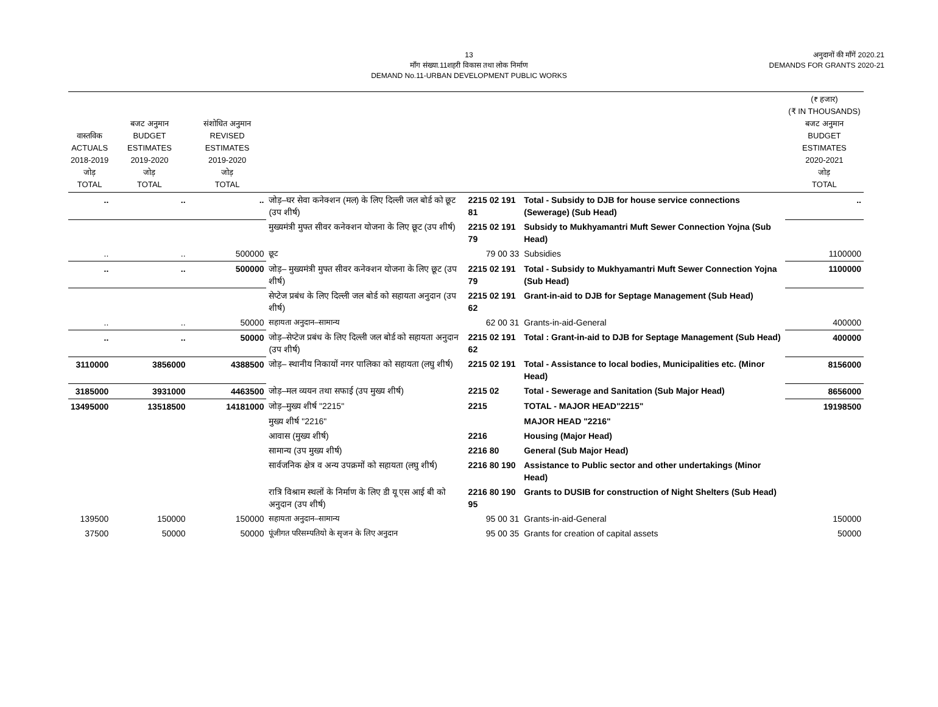13
माँग संख्या.11शहरी विकास तथा लोक निर्माण
DEMAND No.11-URBAN DEVELOPMENT PUBLIC WORKS
अनुदानों की माँगें 2020.21
DEMANDS FOR GRANTS 2020-21
| वास्तविक ACTUALS 2018-2019 जोड़ TOTAL | बजट अनुमान BUDGET ESTIMATES 2019-2020 जोड़ TOTAL | संशोधित अनुमान REVISED ESTIMATES 2019-2020 जोड़ TOTAL | | | | (₹ हजार) (₹ IN THOUSANDS) बजट अनुमान BUDGET ESTIMATES 2020-2021 जोड़ TOTAL |
| --- | --- | --- | --- | --- | --- | --- |
| .. | .. | .. | जोड़–घर सेवा कनेक्शन (मल) के लिए दिल्ली जल बोर्ड को छूट (उप शीर्ष) | 2215 02 191 81 | Total - Subsidy to DJB for house service connections (Sewerage) (Sub Head) | .. |
| | | | मुख्यमंत्री मुफ्त सीवर कनेक्शन योजना के लिए छूट (उप शीर्ष) | 2215 02 191 79 | Subsidy to Mukhyamantri Muft Sewer Connection Yojna (Sub Head) | |
| .. | .. | 500000 | छूट | 79 00 33 | Subsidies | 1100000 |
| .. | .. | 500000 | जोड़– मुख्यमंत्री मुफ्त सीवर कनेक्शन योजना के लिए छूट (उप शीर्ष) | 2215 02 191 79 | Total - Subsidy to Mukhyamantri Muft Sewer Connection Yojna (Sub Head) | 1100000 |
| | | | सेप्टेज प्रबंध के लिए दिल्ली जल बोर्ड को सहायता अनुदान (उप शीर्ष) | 2215 02 191 62 | Grant-in-aid to DJB for Septage Management (Sub Head) | |
| .. | .. | 50000 | सहायता अनुदान–सामान्य | 62 00 31 | Grants-in-aid-General | 400000 |
| .. | .. | 50000 | जोड़–सेप्टेज प्रबंध के लिए दिल्ली जल बोर्ड को सहायता अनुदान (उप शीर्ष) | 2215 02 191 62 | Total : Grant-in-aid to DJB for Septage Management (Sub Head) | 400000 |
| 3110000 | 3856000 | 4388500 | जोड़– स्थानीय निकायों नगर पालिका को सहायता (लघु शीर्ष) | 2215 02 191 | Total - Assistance to local bodies, Municipalities etc. (Minor Head) | 8156000 |
| 3185000 | 3931000 | 4463500 | जोड़–मल व्ययन तथा सफाई (उप मुख्य शीर्ष) | 2215 02 | Total - Sewerage and Sanitation (Sub Major Head) | 8656000 |
| 13495000 | 13518500 | 14181000 | जोड़–मुख्य शीर्ष "2215" | 2215 | TOTAL - MAJOR HEAD"2215" | 19198500 |
| | | | मुख्य शीर्ष "2216" | | MAJOR HEAD "2216" | |
| | | | आवास (मुख्य शीर्ष) | 2216 | Housing (Major Head) | |
| | | | सामान्य (उप मुख्य शीर्ष) | 2216 80 | General (Sub Major Head) | |
| | | | सार्वजनिक क्षेत्र व अन्य उपक्रमों को सहायता (लघु शीर्ष) | 2216 80 190 | Assistance to Public sector and other undertakings (Minor Head) | |
| | | | रात्रि विश्राम स्थलों के निर्माण के लिए डी यू एस आई बी को अनुदान (उप शीर्ष) | 2216 80 190 95 | Grants to DUSIB for construction of Night Shelters (Sub Head) | |
| 139500 | 150000 | 150000 | सहायता अनुदान–सामान्य | 95 00 31 | Grants-in-aid-General | 150000 |
| 37500 | 50000 | 50000 | पूंजीगत परिसम्पतियो के सृजन के लिए अनुदान | 95 00 35 | Grants for creation of capital assets | 50000 |